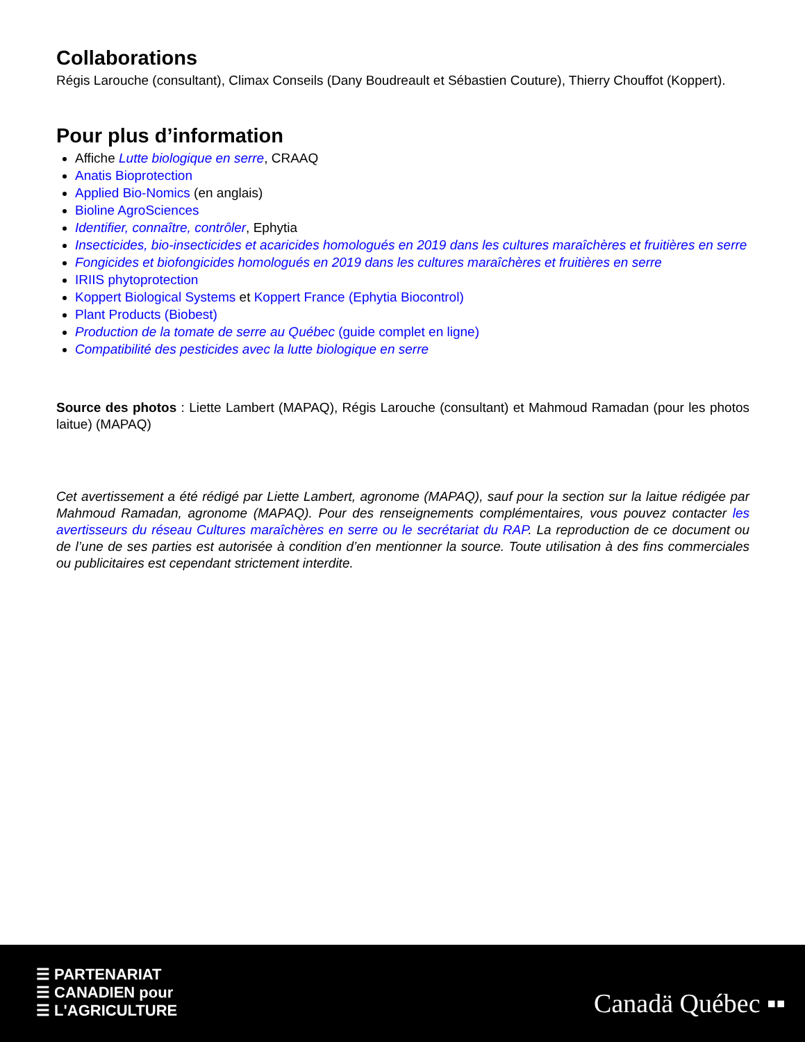Collaborations
Régis Larouche (consultant), Climax Conseils (Dany Boudreault et Sébastien Couture), Thierry Chouffot (Koppert).
Pour plus d’information
Affiche Lutte biologique en serre, CRAAQ
Anatis Bioprotection
Applied Bio-Nomics (en anglais)
Bioline AgroSciences
Identifier, connaître, contrôler, Ephytia
Insecticides, bio-insecticides et acaricides homologués en 2019 dans les cultures maraîchères et fruitières en serre
Fongicides et biofongicides homologués en 2019 dans les cultures maraîchères et fruitières en serre
IRIIS phytoprotection
Koppert Biological Systems et Koppert France (Ephytia Biocontrol)
Plant Products (Biobest)
Production de la tomate de serre au Québec (guide complet en ligne)
Compatibilité des pesticides avec la lutte biologique en serre
Source des photos : Liette Lambert (MAPAQ), Régis Larouche (consultant) et Mahmoud Ramadan (pour les photos laitue) (MAPAQ)
Cet avertissement a été rédigé par Liette Lambert, agronome (MAPAQ), sauf pour la section sur la laitue rédigée par Mahmoud Ramadan, agronome (MAPAQ). Pour des renseignements complémentaires, vous pouvez contacter les avertisseurs du réseau Cultures maraîchères en serre ou le secrétariat du RAP. La reproduction de ce document ou de l’une de ses parties est autorisée à condition d’en mentionner la source. Toute utilisation à des fins commerciales ou publicitaires est cependant strictement interdite.
☰ PARTENARIAT
☰ CANADIEN pour
☰ L'AGRICULTURE
Canadä Québec ▪▪